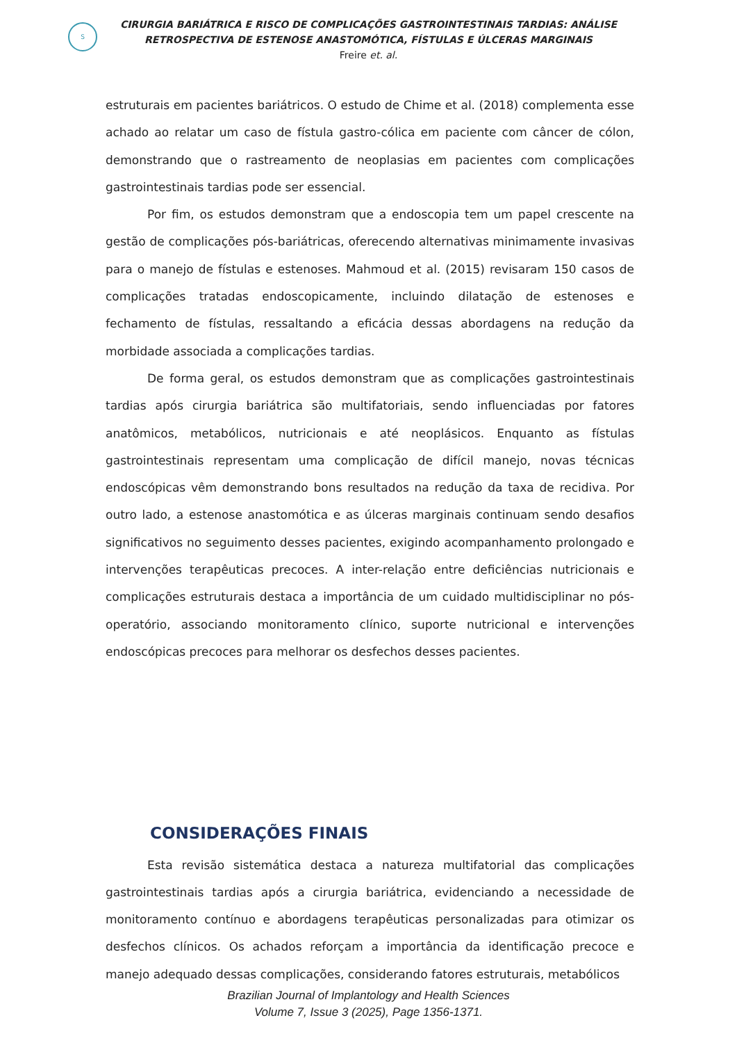S
CIRURGIA BARIÁTRICA E RISCO DE COMPLICAÇÕES GASTROINTESTINAIS TARDIAS: ANÁLISE
RETROSPECTIVA DE ESTENOSE ANASTOMÓTICA, FÍSTULAS E ÚLCERAS MARGINAIS
Freire et. al.
estruturais em pacientes bariátricos. O estudo de Chime et al. (2018) complementa esse achado ao relatar um caso de fístula gastro-cólica em paciente com câncer de cólon, demonstrando que o rastreamento de neoplasias em pacientes com complicações gastrointestinais tardias pode ser essencial.
Por fim, os estudos demonstram que a endoscopia tem um papel crescente na gestão de complicações pós-bariátricas, oferecendo alternativas minimamente invasivas para o manejo de fístulas e estenoses. Mahmoud et al. (2015) revisaram 150 casos de complicações tratadas endoscopicamente, incluindo dilatação de estenoses e fechamento de fístulas, ressaltando a eficácia dessas abordagens na redução da morbidade associada a complicações tardias.
De forma geral, os estudos demonstram que as complicações gastrointestinais tardias após cirurgia bariátrica são multifatoriais, sendo influenciadas por fatores anatômicos, metabólicos, nutricionais e até neoplásicos. Enquanto as fístulas gastrointestinais representam uma complicação de difícil manejo, novas técnicas endoscópicas vêm demonstrando bons resultados na redução da taxa de recidiva. Por outro lado, a estenose anastomótica e as úlceras marginais continuam sendo desafios significativos no seguimento desses pacientes, exigindo acompanhamento prolongado e intervenções terapêuticas precoces. A inter-relação entre deficiências nutricionais e complicações estruturais destaca a importância de um cuidado multidisciplinar no pós-operatório, associando monitoramento clínico, suporte nutricional e intervenções endoscópicas precoces para melhorar os desfechos desses pacientes.
CONSIDERAÇÕES FINAIS
Esta revisão sistemática destaca a natureza multifatorial das complicações gastrointestinais tardias após a cirurgia bariátrica, evidenciando a necessidade de monitoramento contínuo e abordagens terapêuticas personalizadas para otimizar os desfechos clínicos. Os achados reforçam a importância da identificação precoce e manejo adequado dessas complicações, considerando fatores estruturais, metabólicos
Brazilian Journal of Implantology and Health Sciences
Volume 7, Issue 3 (2025), Page 1356-1371.